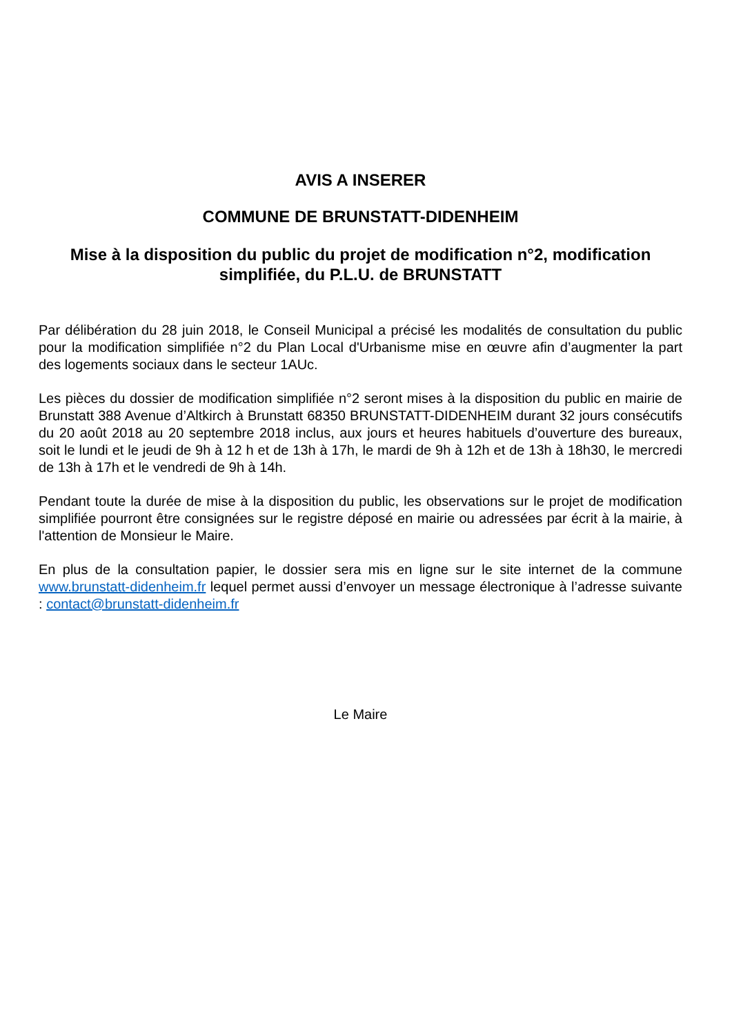AVIS A INSERER
COMMUNE DE BRUNSTATT-DIDENHEIM
Mise à la disposition du public du projet de modification n°2, modification simplifiée, du P.L.U. de BRUNSTATT
Par délibération du 28 juin 2018, le Conseil Municipal a précisé les modalités de consultation du public pour la modification simplifiée n°2 du Plan Local d'Urbanisme mise en œuvre afin d’augmenter la part des logements sociaux dans le secteur 1AUc.
Les pièces du dossier de modification simplifiée n°2 seront mises à la disposition du public en mairie de Brunstatt 388 Avenue d’Altkirch à Brunstatt 68350 BRUNSTATT-DIDENHEIM durant 32 jours consécutifs du 20 août 2018 au 20 septembre 2018 inclus, aux jours et heures habituels d’ouverture des bureaux, soit le lundi et le jeudi de 9h à 12 h et de 13h à 17h, le mardi de 9h à 12h et de 13h à 18h30, le mercredi de 13h à 17h et le vendredi de 9h à 14h.
Pendant toute la durée de mise à la disposition du public, les observations sur le projet de modification simplifiée pourront être consignées sur le registre déposé en mairie ou adressées par écrit à la mairie, à l'attention de Monsieur le Maire.
En plus de la consultation papier, le dossier sera mis en ligne sur le site internet de la commune www.brunstatt-didenheim.fr lequel permet aussi d’envoyer un message électronique à l’adresse suivante : contact@brunstatt-didenheim.fr
Le Maire